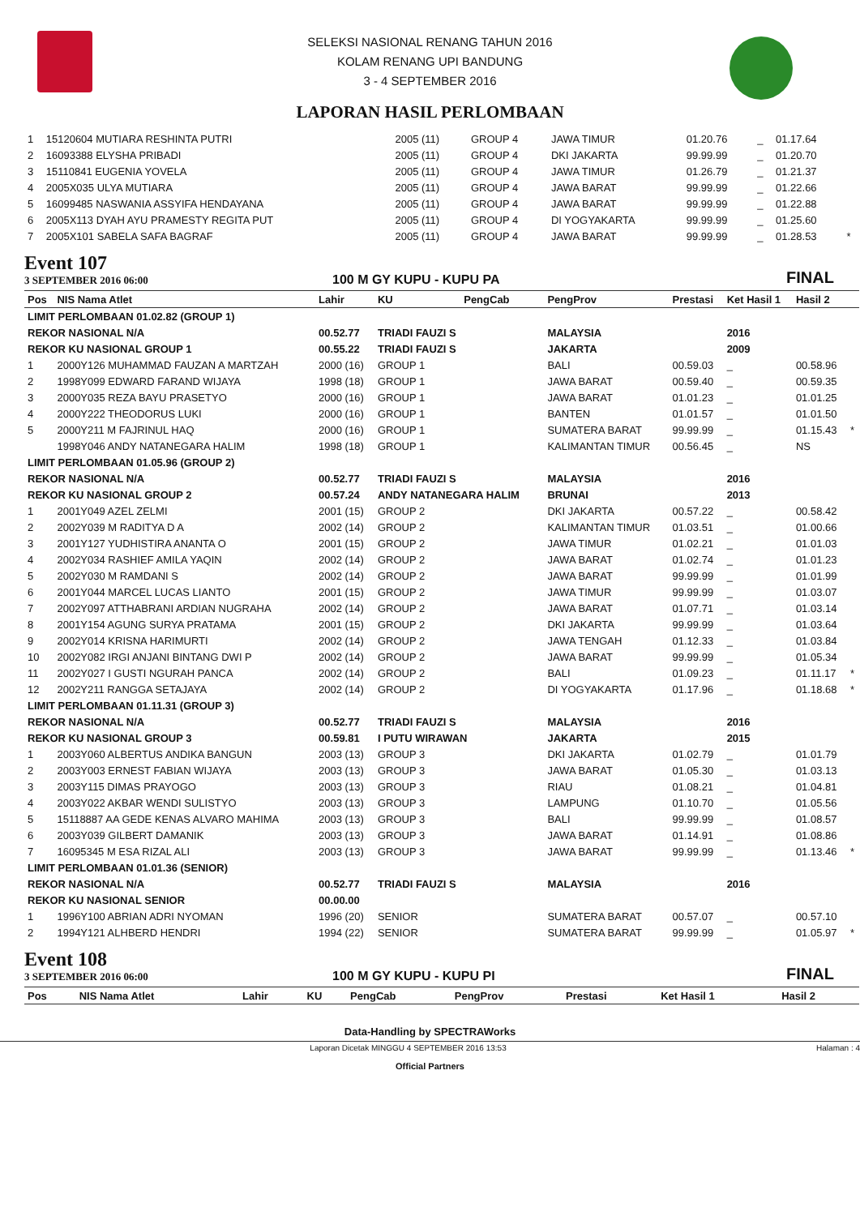SELEKSI NASIONAL RENANG TAHUN 2016
KOLAM RENANG UPI BANDUNG
3 - 4 SEPTEMBER 2016
LAPORAN HASIL PERLOMBAAN
| 1 | 15120604 MUTIARA RESHINTA PUTRI | 2005 (11) | GROUP 4 | JAWA TIMUR | 01.20.76 | _ | 01.17.64 | |
| 2 | 16093388 ELYSHA PRIBADI | 2005 (11) | GROUP 4 | DKI JAKARTA | 99.99.99 | _ | 01.20.70 | |
| 3 | 15110841 EUGENIA YOVELA | 2005 (11) | GROUP 4 | JAWA TIMUR | 01.26.79 | _ | 01.21.37 | |
| 4 | 2005X035 ULYA MUTIARA | 2005 (11) | GROUP 4 | JAWA BARAT | 99.99.99 | _ | 01.22.66 | |
| 5 | 16099485 NASWANIA ASSYIFA HENDAYANA | 2005 (11) | GROUP 4 | JAWA BARAT | 99.99.99 | _ | 01.22.88 | |
| 6 | 2005X113 DYAH AYU PRAMESTY REGITA PUT | 2005 (11) | GROUP 4 | DI YOGYAKARTA | 99.99.99 | _ | 01.25.60 | |
| 7 | 2005X101 SABELA SAFA BAGRAF | 2005 (11) | GROUP 4 | JAWA BARAT | 99.99.99 | _ | 01.28.53 | * |
Event 107
3 SEPTEMBER 2016 06:00
100 M GY KUPU - KUPU PA
FINAL
| Pos | NIS Nama Atlet | Lahir | KU | PengCab | PengProv | Prestasi | Ket Hasil 1 | Hasil 2 | |
| --- | --- | --- | --- | --- | --- | --- | --- | --- | --- |
| LIMIT PERLOMBAAN 01.02.82 (GROUP 1) | | | | | | | | | |
| REKOR NASIONAL N/A | | 00.52.77 | TRIADI FAUZI S | | MALAYSIA | | 2016 | | |
| REKOR KU NASIONAL GROUP 1 | | 00.55.22 | TRIADI FAUZI S | | JAKARTA | | 2009 | | |
| 1 | 2000Y126 MUHAMMAD FAUZAN A MARTZAH | 2000 (16) | GROUP 1 | | BALI | 00.59.03 | _ | 00.58.96 | |
| 2 | 1998Y099 EDWARD FARAND WIJAYA | 1998 (18) | GROUP 1 | | JAWA BARAT | 00.59.40 | _ | 00.59.35 | |
| 3 | 2000Y035 REZA BAYU PRASETYO | 2000 (16) | GROUP 1 | | JAWA BARAT | 01.01.23 | _ | 01.01.25 | |
| 4 | 2000Y222 THEODORUS LUKI | 2000 (16) | GROUP 1 | | BANTEN | 01.01.57 | _ | 01.01.50 | |
| 5 | 2000Y211 M FAJRINUL HAQ | 2000 (16) | GROUP 1 | | SUMATERA BARAT | 99.99.99 | _ | 01.15.43 | * |
| | 1998Y046 ANDY NATANEGARA HALIM | 1998 (18) | GROUP 1 | | KALIMANTAN TIMUR | 00.56.45 | _ | NS | |
| LIMIT PERLOMBAAN 01.05.96 (GROUP 2) | | | | | | | | | |
| REKOR NASIONAL N/A | | 00.52.77 | TRIADI FAUZI S | | MALAYSIA | | 2016 | | |
| REKOR KU NASIONAL GROUP 2 | | 00.57.24 | ANDY NATANEGARA HALIM | | BRUNAI | | 2013 | | |
| 1 | 2001Y049 AZEL ZELMI | 2001 (15) | GROUP 2 | | DKI JAKARTA | 00.57.22 | _ | 00.58.42 | |
| 2 | 2002Y039 M RADITYA D A | 2002 (14) | GROUP 2 | | KALIMANTAN TIMUR | 01.03.51 | _ | 01.00.66 | |
| 3 | 2001Y127 YUDHISTIRA ANANTA O | 2001 (15) | GROUP 2 | | JAWA TIMUR | 01.02.21 | _ | 01.01.03 | |
| 4 | 2002Y034 RASHIEF AMILA YAQIN | 2002 (14) | GROUP 2 | | JAWA BARAT | 01.02.74 | _ | 01.01.23 | |
| 5 | 2002Y030 M RAMDANI S | 2002 (14) | GROUP 2 | | JAWA BARAT | 99.99.99 | _ | 01.01.99 | |
| 6 | 2001Y044 MARCEL LUCAS LIANTO | 2001 (15) | GROUP 2 | | JAWA TIMUR | 99.99.99 | _ | 01.03.07 | |
| 7 | 2002Y097 ATTHABRANI ARDIAN NUGRAHA | 2002 (14) | GROUP 2 | | JAWA BARAT | 01.07.71 | _ | 01.03.14 | |
| 8 | 2001Y154 AGUNG SURYA PRATAMA | 2001 (15) | GROUP 2 | | DKI JAKARTA | 99.99.99 | _ | 01.03.64 | |
| 9 | 2002Y014 KRISNA HARIMURTI | 2002 (14) | GROUP 2 | | JAWA TENGAH | 01.12.33 | _ | 01.03.84 | |
| 10 | 2002Y082 IRGI ANJANI BINTANG DWI P | 2002 (14) | GROUP 2 | | JAWA BARAT | 99.99.99 | _ | 01.05.34 | |
| 11 | 2002Y027 I GUSTI NGURAH PANCA | 2002 (14) | GROUP 2 | | BALI | 01.09.23 | _ | 01.11.17 | * |
| 12 | 2002Y211 RANGGA SETAJAYA | 2002 (14) | GROUP 2 | | DI YOGYAKARTA | 01.17.96 | _ | 01.18.68 | * |
| LIMIT PERLOMBAAN 01.11.31 (GROUP 3) | | | | | | | | | |
| REKOR NASIONAL N/A | | 00.52.77 | TRIADI FAUZI S | | MALAYSIA | | 2016 | | |
| REKOR KU NASIONAL GROUP 3 | | 00.59.81 | I PUTU WIRAWAN | | JAKARTA | | 2015 | | |
| 1 | 2003Y060 ALBERTUS ANDIKA BANGUN | 2003 (13) | GROUP 3 | | DKI JAKARTA | 01.02.79 | _ | 01.01.79 | |
| 2 | 2003Y003 ERNEST FABIAN WIJAYA | 2003 (13) | GROUP 3 | | JAWA BARAT | 01.05.30 | _ | 01.03.13 | |
| 3 | 2003Y115 DIMAS PRAYOGO | 2003 (13) | GROUP 3 | | RIAU | 01.08.21 | _ | 01.04.81 | |
| 4 | 2003Y022 AKBAR WENDI SULISTYO | 2003 (13) | GROUP 3 | | LAMPUNG | 01.10.70 | _ | 01.05.56 | |
| 5 | 15118887 AA GEDE KENAS ALVARO MAHIMA | 2003 (13) | GROUP 3 | | BALI | 99.99.99 | _ | 01.08.57 | |
| 6 | 2003Y039 GILBERT DAMANIK | 2003 (13) | GROUP 3 | | JAWA BARAT | 01.14.91 | _ | 01.08.86 | |
| 7 | 16095345 M ESA RIZAL ALI | 2003 (13) | GROUP 3 | | JAWA BARAT | 99.99.99 | _ | 01.13.46 | * |
| LIMIT PERLOMBAAN 01.01.36 (SENIOR) | | | | | | | | | |
| REKOR NASIONAL N/A | | 00.52.77 | TRIADI FAUZI S | | MALAYSIA | | 2016 | | |
| REKOR KU NASIONAL SENIOR | | 00.00.00 | | | | | | | |
| 1 | 1996Y100 ABRIAN ADRI NYOMAN | 1996 (20) | SENIOR | | SUMATERA BARAT | 00.57.07 | _ | 00.57.10 | |
| 2 | 1994Y121 ALHBERD HENDRI | 1994 (22) | SENIOR | | SUMATERA BARAT | 99.99.99 | _ | 01.05.97 | * |
Event 108
3 SEPTEMBER 2016 06:00
100 M GY KUPU - KUPU PI
FINAL
| Pos | NIS Nama Atlet | Lahir | KU | PengCab | PengProv | Prestasi | Ket Hasil 1 | Hasil 2 |
| --- | --- | --- | --- | --- | --- | --- | --- | --- |
Data-Handling by SPECTRAWorks
Laporan Dicetak MINGGU 4 SEPTEMBER 2016 13:53 Halaman : 4
Official Partners